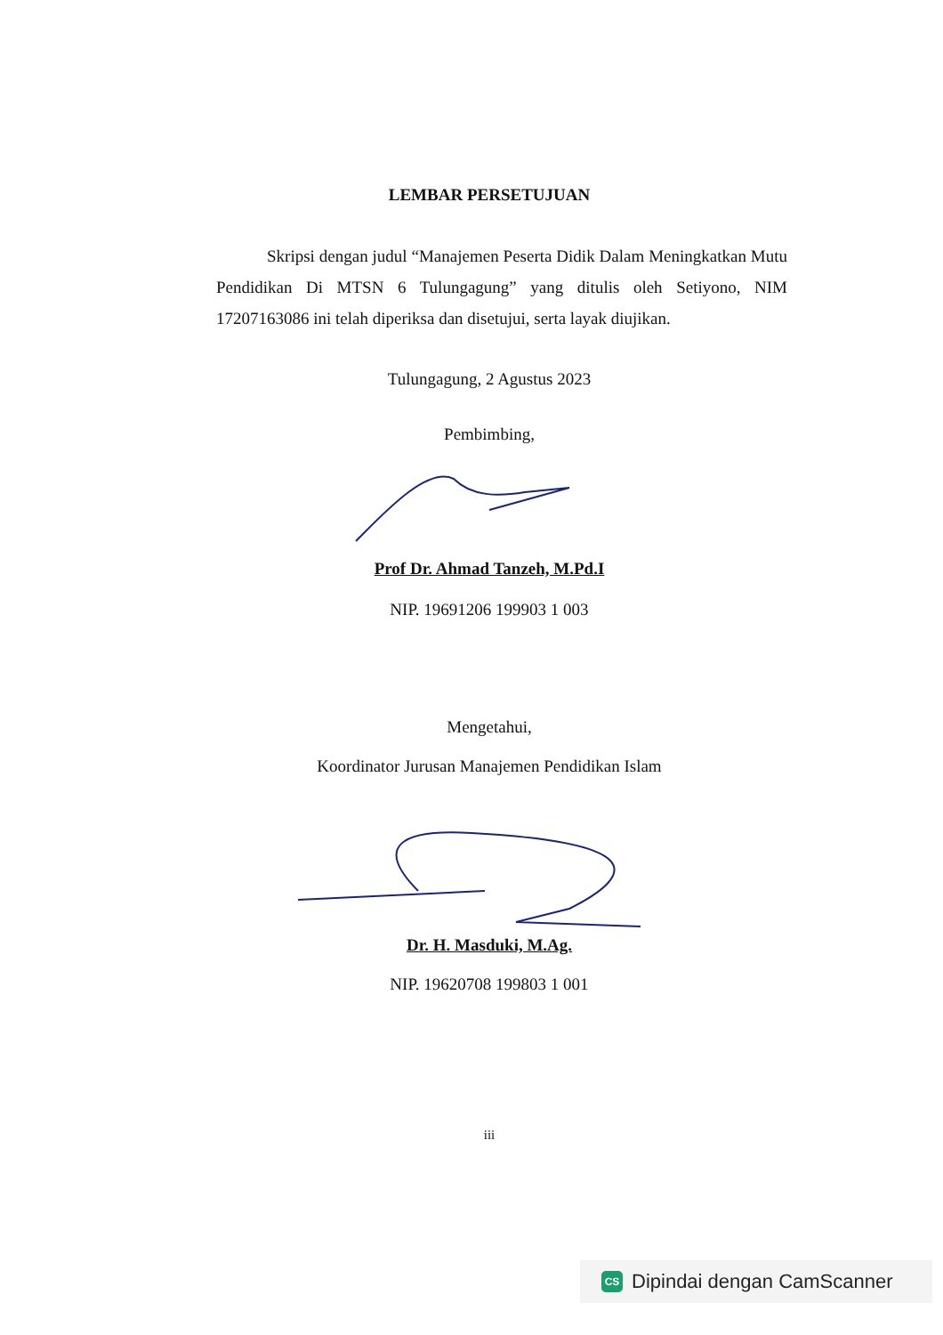LEMBAR PERSETUJUAN
Skripsi dengan judul “Manajemen Peserta Didik Dalam Meningkatkan Mutu Pendidikan Di MTSN 6 Tulungagung” yang ditulis oleh Setiyono, NIM 17207163086 ini telah diperiksa dan disetujui, serta layak diujikan.
Tulungagung, 2 Agustus 2023
Pembimbing,
Prof Dr. Ahmad Tanzeh, M.Pd.I
NIP. 19691206 199903 1 003
Mengetahui,
Koordinator Jurusan Manajemen Pendidikan Islam
Dr. H. Masduki, M.Ag.
NIP. 19620708 199803 1 001
iii
CS Dipindai dengan CamScanner